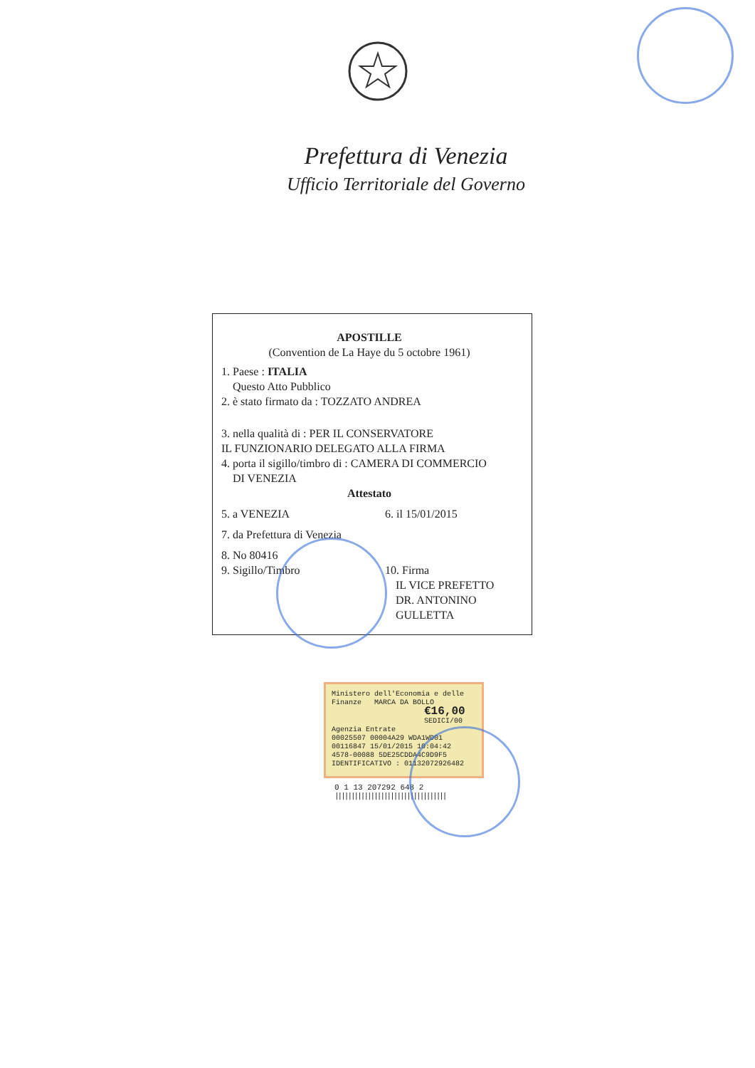Prefettura di Venezia
Ufficio Territoriale del Governo
APOSTILLE
(Convention de La Haye du 5 octobre 1961)
1. Paese : ITALIA
Questo Atto Pubblico
2. è stato firmato da : TOZZATO ANDREA
3. nella qualità di : PER IL CONSERVATORE
IL FUNZIONARIO DELEGATO ALLA FIRMA
4. porta il sigillo/timbro di : CAMERA DI COMMERCIO
DI VENEZIA
Attestato
5. a VENEZIA 6. il 15/01/2015
7. da Prefettura di Venezia
8. No 80416
9. Sigillo/Timbro 10. Firma
IL VICE PREFETTO
DR. ANTONINO GULLETTA
Ministero dell'Economia e delle Finanze MARCA DA BOLLO
€16,00
SEDICI/00
Agenzia Entrate
00025507 00004A29 WDA1WD01
00116847 15/01/2015 10:04:42
4578-00088 5DE25CDDA4C9D9F5
IDENTIFICATIVO : 01132072926482
0 1 13 207292 648 2
||||||||||||||||||||||||||||||||||